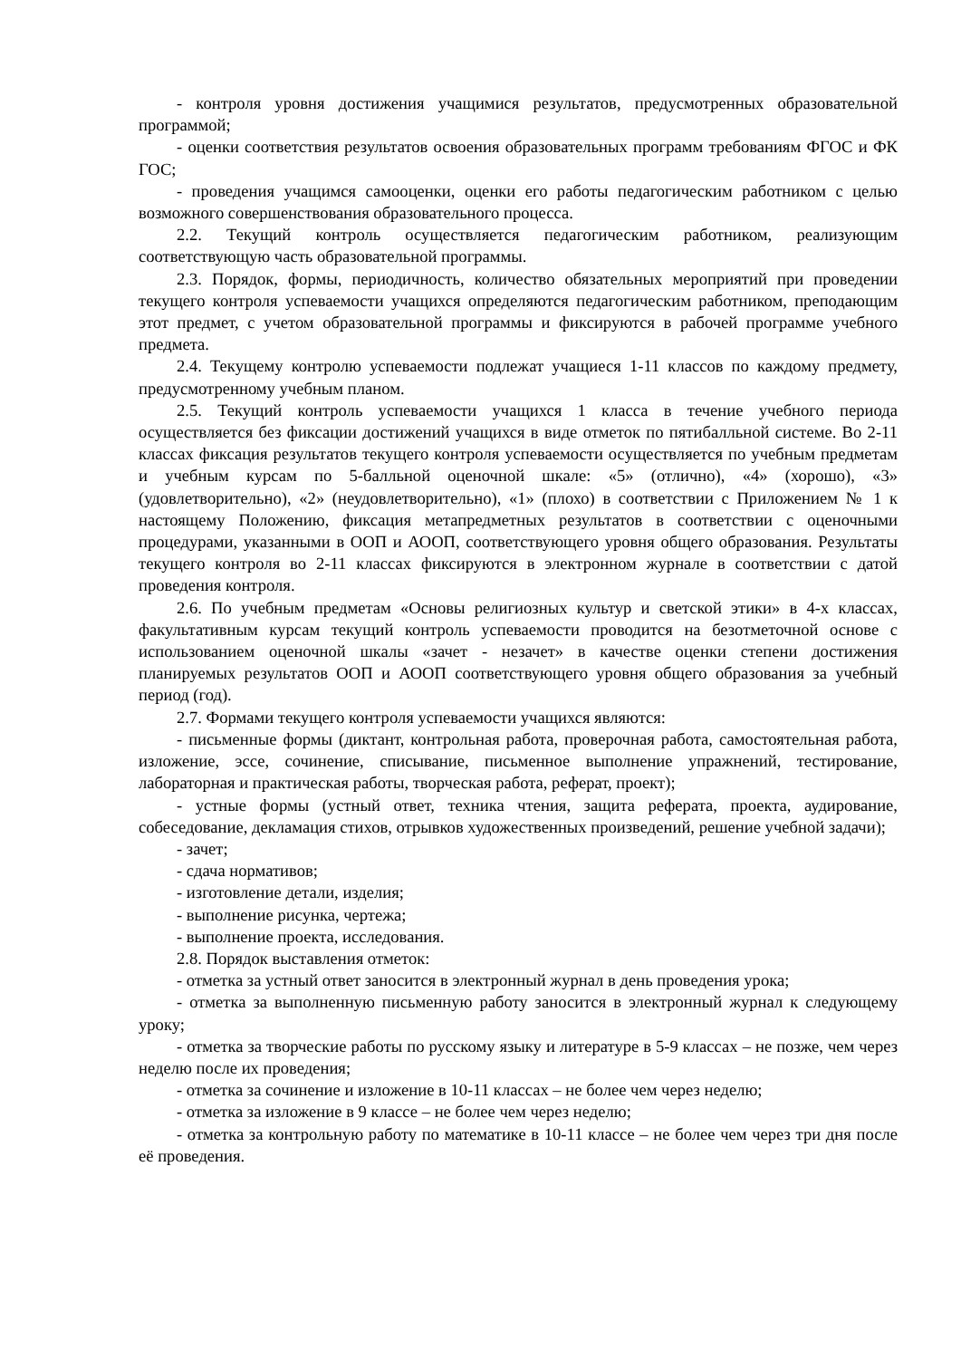- контроля уровня достижения учащимися результатов, предусмотренных образовательной программой;
- оценки соответствия результатов освоения образовательных программ требованиям ФГОС и ФК ГОС;
- проведения учащимся самооценки, оценки его работы педагогическим работником с целью возможного совершенствования образовательного процесса.
2.2. Текущий контроль осуществляется педагогическим работником, реализующим соответствующую часть образовательной программы.
2.3. Порядок, формы, периодичность, количество обязательных мероприятий при проведении текущего контроля успеваемости учащихся определяются педагогическим работником, преподающим этот предмет, с учетом образовательной программы и фиксируются в рабочей программе учебного предмета.
2.4. Текущему контролю успеваемости подлежат учащиеся 1-11 классов по каждому предмету, предусмотренному учебным планом.
2.5. Текущий контроль успеваемости учащихся 1 класса в течение учебного периода осуществляется без фиксации достижений учащихся в виде отметок по пятибалльной системе. Во 2-11 классах фиксация результатов текущего контроля успеваемости осуществляется по учебным предметам и учебным курсам по 5-балльной оценочной шкале: «5» (отлично), «4» (хорошо), «3» (удовлетворительно), «2» (неудовлетворительно), «1» (плохо) в соответствии с Приложением № 1 к настоящему Положению, фиксация метапредметных результатов в соответствии с оценочными процедурами, указанными в ООП и АООП, соответствующего уровня общего образования. Результаты текущего контроля во 2-11 классах фиксируются в электронном журнале в соответствии с датой проведения контроля.
2.6. По учебным предметам «Основы религиозных культур и светской этики» в 4-х классах, факультативным курсам текущий контроль успеваемости проводится на безотметочной основе с использованием оценочной шкалы «зачет - незачет» в качестве оценки степени достижения планируемых результатов ООП и АООП соответствующего уровня общего образования за учебный период (год).
2.7. Формами текущего контроля успеваемости учащихся являются:
- письменные формы (диктант, контрольная работа, проверочная работа, самостоятельная работа, изложение, эссе, сочинение, списывание, письменное выполнение упражнений, тестирование, лабораторная и практическая работы, творческая работа, реферат, проект);
- устные формы (устный ответ, техника чтения, защита реферата, проекта, аудирование, собеседование, декламация стихов, отрывков художественных произведений, решение учебной задачи);
- зачет;
- сдача нормативов;
- изготовление детали, изделия;
- выполнение рисунка, чертежа;
- выполнение проекта, исследования.
2.8. Порядок выставления отметок:
- отметка за устный ответ заносится в электронный журнал в день проведения урока;
- отметка за выполненную письменную работу заносится в электронный журнал к следующему уроку;
- отметка за творческие работы по русскому языку и литературе в 5-9 классах – не позже, чем через неделю после их проведения;
- отметка за сочинение и изложение в 10-11 классах – не более чем через неделю;
- отметка за изложение в 9 классе – не более чем через неделю;
- отметка за контрольную работу по математике в 10-11 классе – не более чем через три дня после её проведения.